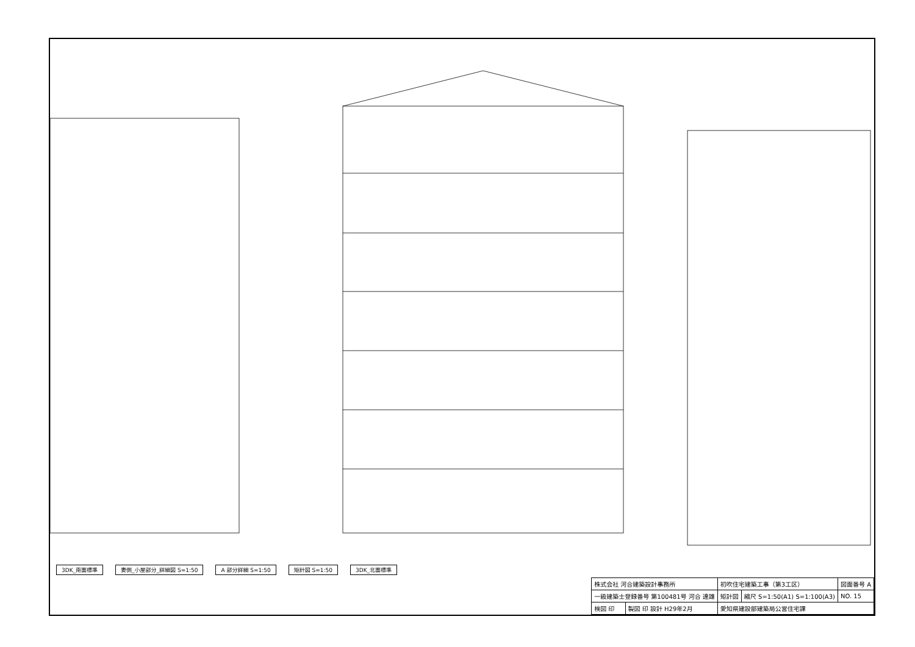3DK_南面標準 妻側_小屋部分_詳細図 S=1:50 A 部分詳細 S=1:50 矩計図 S=1:50 3DK_北面標準
| 株式会社 河合建築設計事務所 | | 初吹住宅建築工事（第3工区） | | 図面番号 A |
| 一級建築士登録番号 第100481号 河合 達雄 | | 矩計図 | 縮尺 S=1:50(A1) S=1:100(A3) | NO. 15 |
| 検図 印 | 製図 印 設計 H29年2月 | 愛知県建設部建築局公営住宅課 | | |